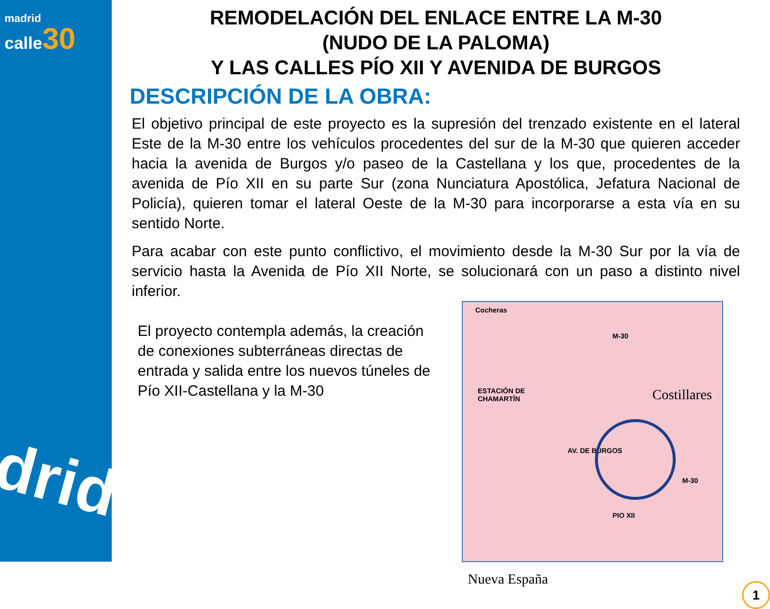madrid
calle 30
drid
REMODELACIÓN DEL ENLACE ENTRE LA M-30
(NUDO DE LA PALOMA)
Y LAS CALLES PÍO XII Y AVENIDA DE BURGOS
DESCRIPCIÓN DE LA OBRA:
El objetivo principal de este proyecto es la supresión del trenzado existente en el lateral Este de la M-30 entre los vehículos procedentes del sur de la M-30 que quieren acceder hacia la avenida de Burgos y/o paseo de la Castellana y los que, procedentes de la avenida de Pío XII en su parte Sur (zona Nunciatura Apostólica, Jefatura Nacional de Policía), quieren tomar el lateral Oeste de la M-30 para incorporarse a esta vía en su sentido Norte.
Para acabar con este punto conflictivo, el movimiento desde la M-30 Sur por la vía de servicio hasta la Avenida de Pío XII Norte, se solucionará con un paso a distinto nivel inferior.
El proyecto contempla además, la creación de conexiones subterráneas directas de entrada y salida entre los nuevos túneles de Pío XII-Castellana y la M-30
Cocheras
M-30
ESTACIÓN DE
CHAMARTÍN Costillares
AV. DE BURGOS
PIO XII
M-30
Nueva España
1